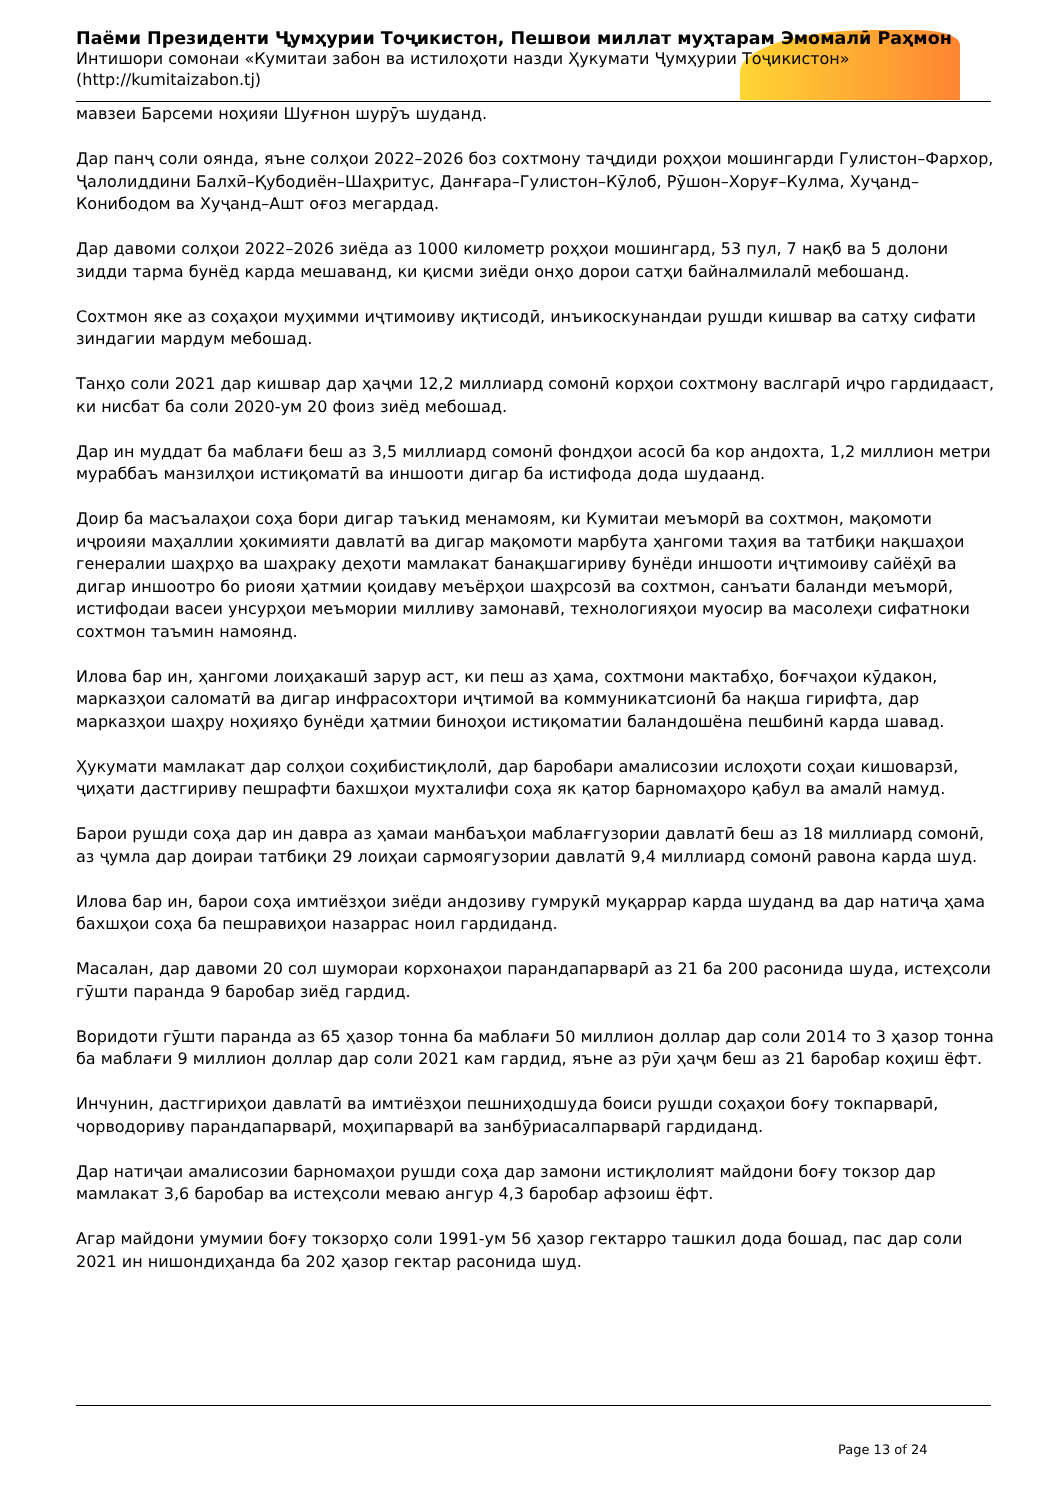Паёми Президенти Ҷумҳурии Тоҷикистон, Пешвои миллат муҳтарам Эмомалӣ Раҳмон
Интишори сомонаи «Кумитаи забон ва истилоҳоти назди Ҳукумати Ҷумҳурии Тоҷикистон»
(http://kumitaizabon.tj)
мавзеи Барсеми ноҳияи Шуғнон шурӯъ шуданд.
Дар панҷ соли оянда, яъне солҳои 2022–2026 боз сохтмону таҷдиди роҳҳои мошингарди Гулистон–Фархор, Ҷалолиддини Балхӣ–Қубодиён–Шаҳритус, Данғара–Гулистон–Кӯлоб, Рӯшон–Хоруғ–Кулма, Хуҷанд–Конибодом ва Хуҷанд–Ашт оғоз мегардад.
Дар давоми солҳои 2022–2026 зиёда аз 1000 километр роҳҳои мошингард, 53 пул, 7 нақб ва 5 долони зидди тарма бунёд карда мешаванд, ки қисми зиёди онҳо дорои сатҳи байналмилалӣ мебошанд.
Сохтмон яке аз соҳаҳои муҳимми иҷтимоиву иқтисодӣ, инъикоскунандаи рушди кишвар ва сатҳу сифати зиндагии мардум мебошад.
Танҳо соли 2021 дар кишвар дар ҳаҷми 12,2 миллиард сомонӣ корҳои сохтмону васлгарӣ иҷро гардидааст, ки нисбат ба соли 2020-ум 20 фоиз зиёд мебошад.
Дар ин муддат ба маблағи беш аз 3,5 миллиард сомонӣ фондҳои асосӣ ба кор андохта, 1,2 миллион метри мураббаъ манзилҳои истиқоматӣ ва иншооти дигар ба истифода дода шудаанд.
Доир ба масъалаҳои соҳа бори дигар таъкид менамоям, ки Кумитаи меъморӣ ва сохтмон, мақомоти иҷроияи маҳаллии ҳокимияти давлатӣ ва дигар мақомоти марбута ҳангоми таҳия ва татбиқи нақшаҳои генералии шаҳрҳо ва шаҳраку деҳоти мамлакат банақшагириву бунёди иншооти иҷтимоиву сайёҳӣ ва дигар иншоотро бо риояи ҳатмии қоидаву меъёрҳои шаҳрсозӣ ва сохтмон, санъати баланди меъморӣ, истифодаи васеи унсурҳои меъмории милливу замонавӣ, технологияҳои муосир ва масолеҳи сифатноки сохтмон таъмин намоянд.
Илова бар ин, ҳангоми лоиҳакашӣ зарур аст, ки пеш аз ҳама, сохтмони мактабҳо, боғчаҳои кӯдакон, марказҳои саломатӣ ва дигар инфрасохтори иҷтимоӣ ва коммуникатсионӣ ба нақша гирифта, дар марказҳои шаҳру ноҳияҳо бунёди ҳатмии биноҳои истиқоматии баландошёна пешбинӣ карда шавад.
Ҳукумати мамлакат дар солҳои соҳибистиқлолӣ, дар баробари амалисозии ислоҳоти соҳаи кишоварзӣ, ҷиҳати дастгириву пешрафти бахшҳои мухталифи соҳа як қатор барномаҳоро қабул ва амалӣ намуд.
Барои рушди соҳа дар ин давра аз ҳамаи манбаъҳои маблағгузории давлатӣ беш аз 18 миллиард сомонӣ, аз ҷумла дар доираи татбиқи 29 лоиҳаи сармоягузории давлатӣ 9,4 миллиард сомонӣ равона карда шуд.
Илова бар ин, барои соҳа имтиёзҳои зиёди андозиву гумрукӣ муқаррар карда шуданд ва дар натиҷа ҳама бахшҳои соҳа ба пешравиҳои назаррас ноил гардиданд.
Масалан, дар давоми 20 сол шумораи корхонаҳои парандапарварӣ аз 21 ба 200 расонида шуда, истеҳсоли гӯшти паранда 9 баробар зиёд гардид.
Воридоти гӯшти паранда аз 65 ҳазор тонна ба маблағи 50 миллион доллар дар соли 2014 то 3 ҳазор тонна ба маблағи 9 миллион доллар дар соли 2021 кам гардид, яъне аз рӯи ҳаҷм беш аз 21 баробар коҳиш ёфт.
Инчунин, дастгириҳои давлатӣ ва имтиёзҳои пешниҳодшуда боиси рушди соҳаҳои боғу токпарварӣ, чорводориву парандапарварӣ, моҳипарварӣ ва занбӯриасалпарварӣ гардиданд.
Дар натиҷаи амалисозии барномаҳои рушди соҳа дар замони истиқлолият майдони боғу токзор дар мамлакат 3,6 баробар ва истеҳсоли меваю ангур 4,3 баробар афзоиш ёфт.
Агар майдони умумии боғу токзорҳо соли 1991-ум 56 ҳазор гектарро ташкил дода бошад, пас дар соли 2021 ин нишондиҳанда ба 202 ҳазор гектар расонида шуд.
Page 13 of 24